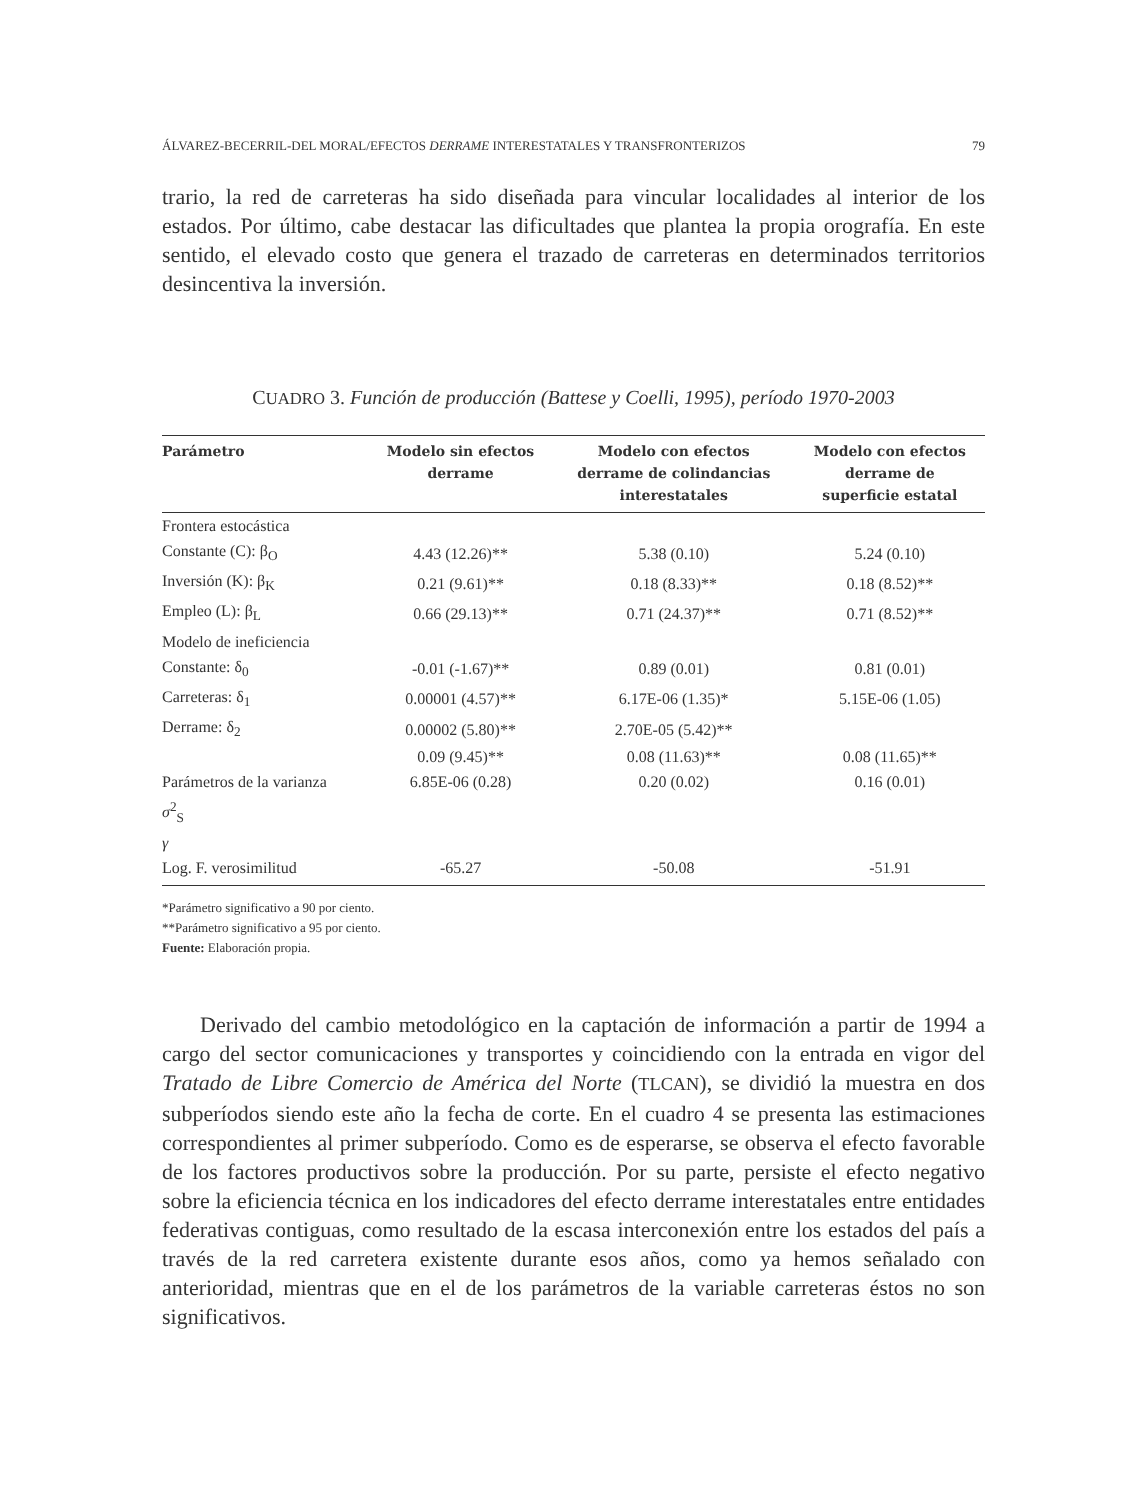ÁLVAREZ-BECERRIL-DEL MORAL/EFECTOS DERRAME INTERESTATALES Y TRANSFRONTERIZOS 79
trario, la red de carreteras ha sido diseñada para vincular localidades al interior de los estados. Por último, cabe destacar las dificultades que plantea la propia orografía. En este sentido, el elevado costo que genera el trazado de carreteras en determinados territorios desincentiva la inversión.
CUADRO 3. Función de producción (Battese y Coelli, 1995), período 1970-2003
| Parámetro | Modelo sin efectos derrame | Modelo con efectos derrame de colindancias interestatales | Modelo con efectos derrame de superficie estatal |
| --- | --- | --- | --- |
| Frontera estocástica | | | |
| Constante (C): β<sub>O</sub> | 4.43 (12.26)** | 5.38 (0.10) | 5.24 (0.10) |
| Inversión (K): β<sub>K</sub> | 0.21 (9.61)** | 0.18 (8.33)** | 0.18 (8.52)** |
| Empleo (L): β<sub>L</sub> | 0.66 (29.13)** | 0.71 (24.37)** | 0.71 (8.52)** |
| Modelo de ineficiencia | | | |
| Constante: δ<sub>0</sub> | -0.01 (-1.67)** | 0.89 (0.01) | 0.81 (0.01) |
| Carreteras: δ<sub>1</sub> | 0.00001 (4.57)** | 6.17E-06 (1.35)* | 5.15E-06 (1.05) |
| Derrame: δ<sub>2</sub> | 0.00002 (5.80)** | 2.70E-05 (5.42)** | |
| | 0.09 (9.45)** | 0.08 (11.63)** | 0.08 (11.65)** |
| Parámetros de la varianza | 6.85E-06 (0.28) | 0.20 (0.02) | 0.16 (0.01) |
| σ<sup>2</sup><sub>S</sub> | | | |
| γ | | | |
| Log. F. verosimilitud | -65.27 | -50.08 | -51.91 |
*Parámetro significativo a 90 por ciento.
**Parámetro significativo a 95 por ciento.
Fuente: Elaboración propia.
Derivado del cambio metodológico en la captación de información a partir de 1994 a cargo del sector comunicaciones y transportes y coincidiendo con la entrada en vigor del Tratado de Libre Comercio de América del Norte (TLCAN), se dividió la muestra en dos subperíodos siendo este año la fecha de corte. En el cuadro 4 se presenta las estimaciones correspondientes al primer subperíodo. Como es de esperarse, se observa el efecto favorable de los factores productivos sobre la producción. Por su parte, persiste el efecto negativo sobre la eficiencia técnica en los indicadores del efecto derrame interestatales entre entidades federativas contiguas, como resultado de la escasa interconexión entre los estados del país a través de la red carretera existente durante esos años, como ya hemos señalado con anterioridad, mientras que en el de los parámetros de la variable carreteras éstos no son significativos.